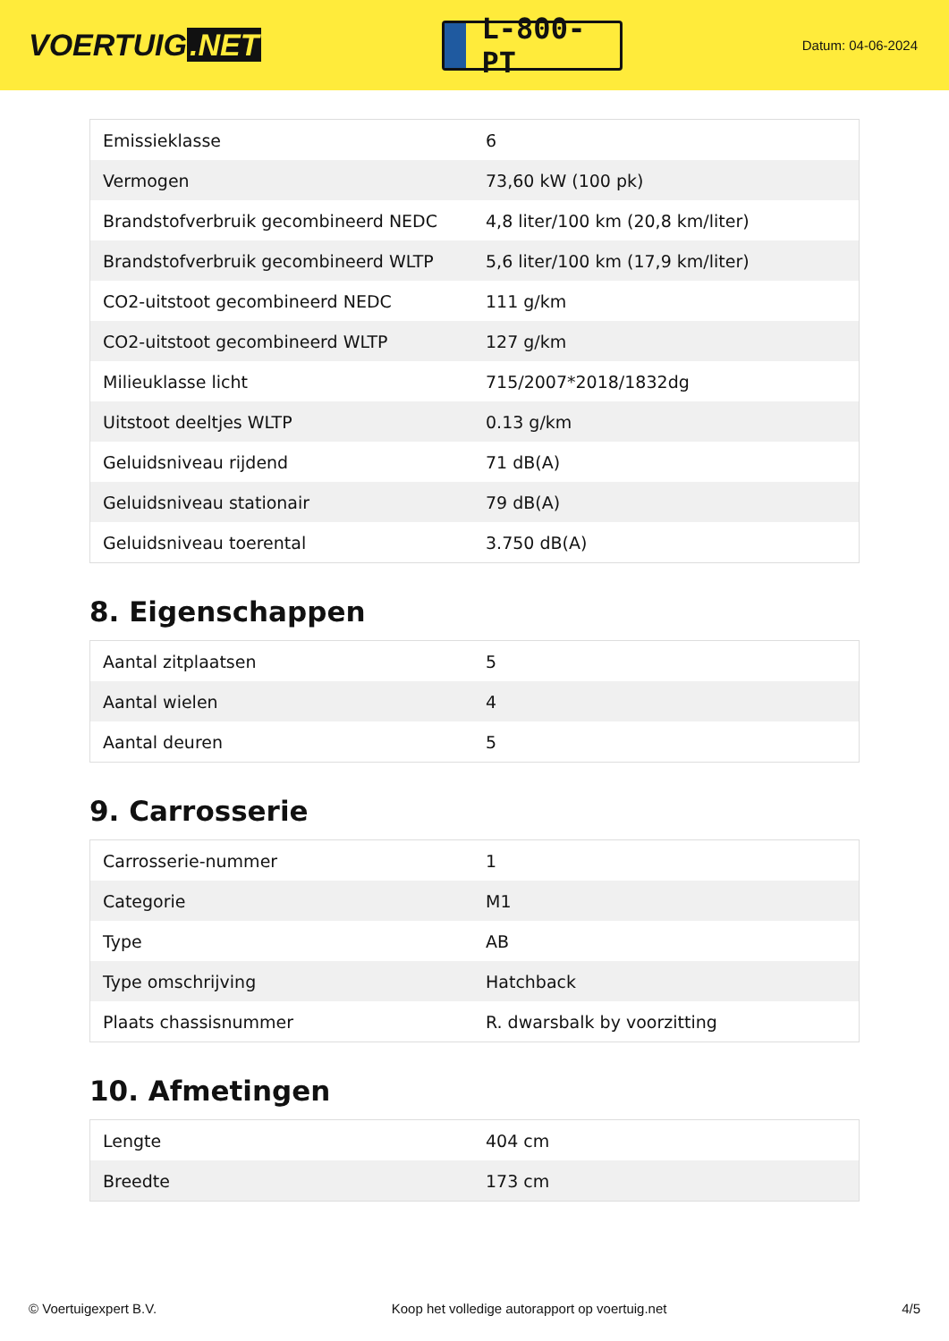VOERTUIG.NET
L-800-PT
Datum: 04-06-2024
| Emissieklasse | 6 |
| Vermogen | 73,60 kW (100 pk) |
| Brandstofverbruik gecombineerd NEDC | 4,8 liter/100 km (20,8 km/liter) |
| Brandstofverbruik gecombineerd WLTP | 5,6 liter/100 km (17,9 km/liter) |
| CO2-uitstoot gecombineerd NEDC | 111 g/km |
| CO2-uitstoot gecombineerd WLTP | 127 g/km |
| Milieuklasse licht | 715/2007*2018/1832dg |
| Uitstoot deeltjes WLTP | 0.13 g/km |
| Geluidsniveau rijdend | 71 dB(A) |
| Geluidsniveau stationair | 79 dB(A) |
| Geluidsniveau toerental | 3.750 dB(A) |
8. Eigenschappen
| Aantal zitplaatsen | 5 |
| Aantal wielen | 4 |
| Aantal deuren | 5 |
9. Carrosserie
| Carrosserie-nummer | 1 |
| Categorie | M1 |
| Type | AB |
| Type omschrijving | Hatchback |
| Plaats chassisnummer | R. dwarsbalk by voorzitting |
10. Afmetingen
| Lengte | 404 cm |
| Breedte | 173 cm |
© Voertuigexpert B.V. Koop het volledige autorapport op voertuig.net 4/5